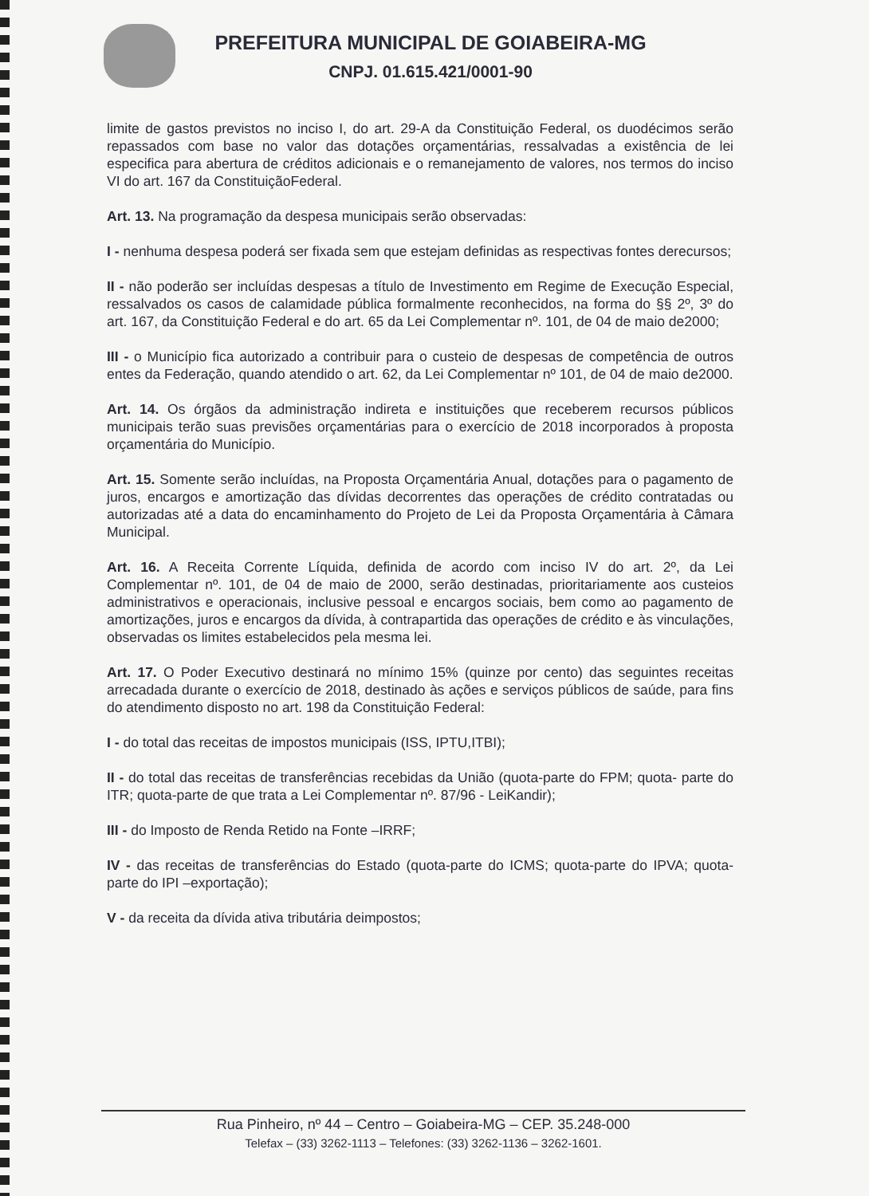PREFEITURA MUNICIPAL DE GOIABEIRA-MG
CNPJ. 01.615.421/0001-90
limite de gastos previstos no inciso I, do art. 29-A da Constituição Federal, os duodécimos serão repassados com base no valor das dotações orçamentárias, ressalvadas a existência de lei especifica para abertura de créditos adicionais e o remanejamento de valores, nos termos do inciso VI do art. 167 da ConstituiçãoFederal.
Art. 13. Na programação da despesa municipais serão observadas:
I - nenhuma despesa poderá ser fixada sem que estejam definidas as respectivas fontes derecursos;
II - não poderão ser incluídas despesas a título de Investimento em Regime de Execução Especial, ressalvados os casos de calamidade pública formalmente reconhecidos, na forma do §§ 2º, 3º do art. 167, da Constituição Federal e do art. 65 da Lei Complementar nº. 101, de 04 de maio de2000;
III - o Município fica autorizado a contribuir para o custeio de despesas de competência de outros entes da Federação, quando atendido o art. 62, da Lei Complementar nº 101, de 04 de maio de2000.
Art. 14. Os órgãos da administração indireta e instituições que receberem recursos públicos municipais terão suas previsões orçamentárias para o exercício de 2018 incorporados à proposta orçamentária do Município.
Art. 15. Somente serão incluídas, na Proposta Orçamentária Anual, dotações para o pagamento de juros, encargos e amortização das dívidas decorrentes das operações de crédito contratadas ou autorizadas até a data do encaminhamento do Projeto de Lei da Proposta Orçamentária à Câmara Municipal.
Art. 16. A Receita Corrente Líquida, definida de acordo com inciso IV do art. 2º, da Lei Complementar nº. 101, de 04 de maio de 2000, serão destinadas, prioritariamente aos custeios administrativos e operacionais, inclusive pessoal e encargos sociais, bem como ao pagamento de amortizações, juros e encargos da dívida, à contrapartida das operações de crédito e às vinculações, observadas os limites estabelecidos pela mesma lei.
Art. 17. O Poder Executivo destinará no mínimo 15% (quinze por cento) das seguintes receitas arrecadada durante o exercício de 2018, destinado às ações e serviços públicos de saúde, para fins do atendimento disposto no art. 198 da Constituição Federal:
I - do total das receitas de impostos municipais (ISS, IPTU,ITBI);
II - do total das receitas de transferências recebidas da União (quota-parte do FPM; quota- parte do ITR; quota-parte de que trata a Lei Complementar nº. 87/96 - LeiKandir);
III - do Imposto de Renda Retido na Fonte –IRRF;
IV - das receitas de transferências do Estado (quota-parte do ICMS; quota-parte do IPVA; quota-parte do IPI –exportação);
V - da receita da dívida ativa tributária deimpostos;
Rua Pinheiro, nº 44 – Centro – Goiabeira-MG – CEP. 35.248-000
Telefax – (33) 3262-1113 – Telefones: (33) 3262-1136 – 3262-1601.